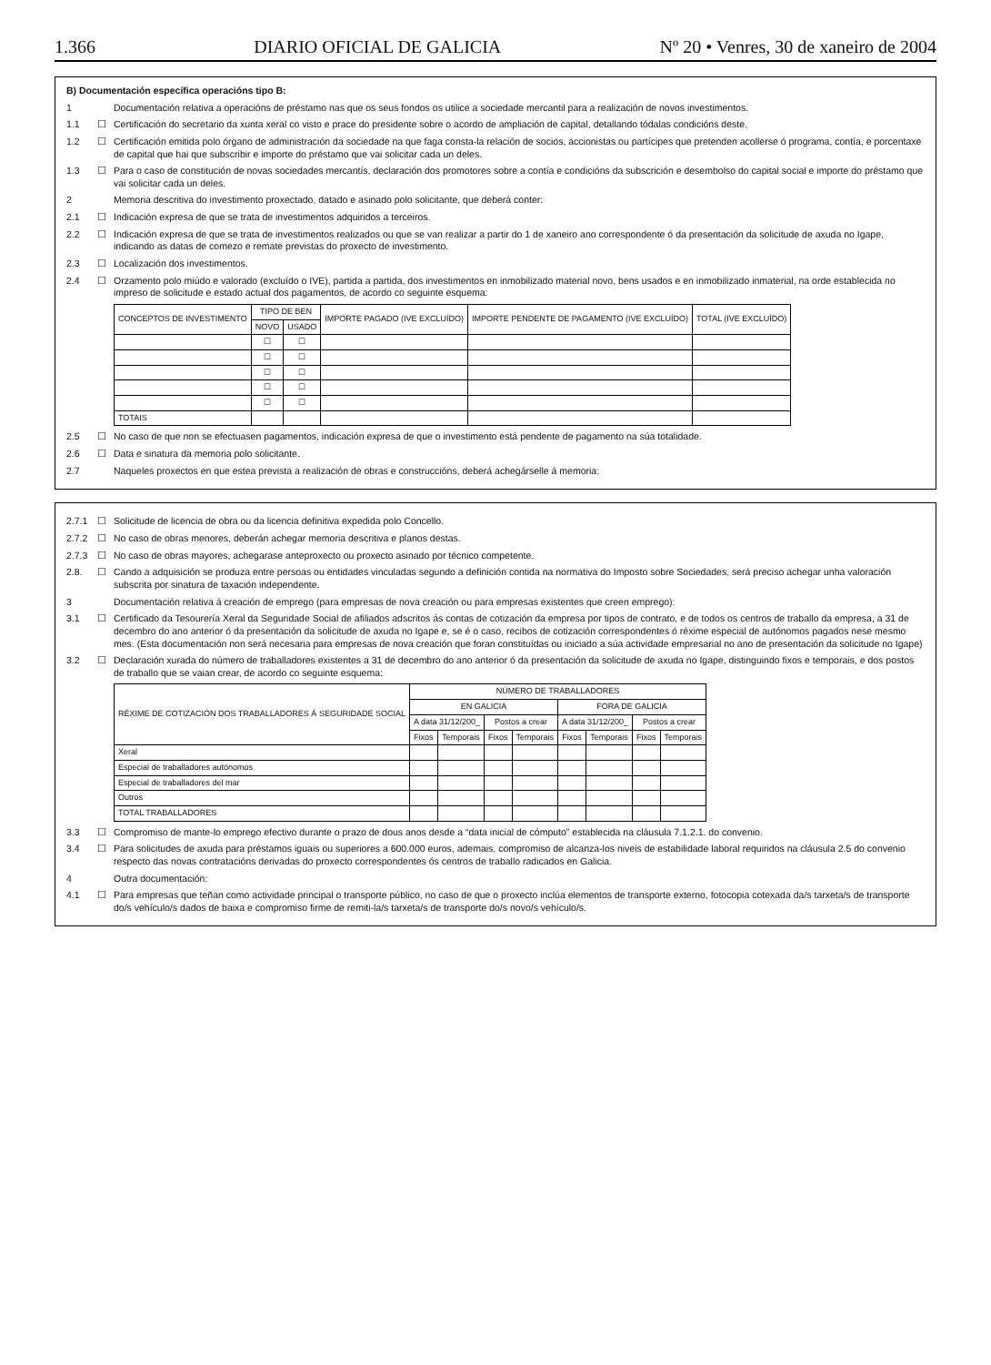1.366 DIARIO OFICIAL DE GALICIA Nº 20 • Venres, 30 de xaneiro de 2004
B) Documentación específica operacións tipo B:
1 Documentación relativa a operacións de préstamo nas que os seus fondos os utilice a sociedade mercantil para a realización de novos investimentos.
1.1 ☐ Certificación do secretario da xunta xeral co visto e prace do presidente sobre o acordo de ampliación de capital, detallando tódalas condicións deste.
1.2 ☐ Certificación emitida polo órgano de administración da sociedade na que faga consta-la relación de socios, accionistas ou partícipes que pretenden acollerse ó programa, contía, e porcentaxe de capital que hai que subscribir e importe do préstamo que vai solicitar cada un deles.
1.3 ☐ Para o caso de constitución de novas sociedades mercantís, declaración dos promotores sobre a contía e condicións da subscrición e desembolso do capital social e importe do préstamo que vai solicitar cada un deles.
2 Memoria descritiva do investimento proxectado, datado e asinado polo solicitante, que deberá conter:
2.1 ☐ Indicación expresa de que se trata de investimentos adquiridos a terceiros.
2.2 ☐ Indicación expresa de que se trata de investimentos realizados ou que se van realizar a partir do 1 de xaneiro ano correspondente ó da presentación da solicitude de axuda no Igape, indicando as datas de comezo e remate previstas do proxecto de investimento.
2.3 ☐ Localización dos investimentos.
2.4 ☐ Orzamento polo miúdo e valorado (excluído o IVE), partida a partida, dos investimentos en inmobilizado material novo, bens usados e en inmobilizado inmaterial, na orde establecida no impreso de solicitude e estado actual dos pagamentos, de acordo co seguinte esquema:
| CONCEPTOS DE INVESTIMENTO | TIPO DE BEN | | IMPORTE PAGADO (IVE EXCLUÍDO) | IMPORTE PENDENTE DE PAGAMENTO (IVE EXCLUÍDO) | TOTAL (IVE EXCLUÍDO) |
| --- | --- | --- | --- | --- | --- |
| | NOVO | USADO | | | |
| | ☐ | ☐ | | | |
| | ☐ | ☐ | | | |
| | ☐ | ☐ | | | |
| | ☐ | ☐ | | | |
| | ☐ | ☐ | | | |
| TOTAIS | | | | | |
2.5 ☐ No caso de que non se efectuasen pagamentos, indicación expresa de que o investimento está pendente de pagamento na súa totalidade.
2.6 ☐ Data e sinatura da memoria polo solicitante.
2.7 Naqueles proxectos en que estea prevista a realización de obras e construccións, deberá achegárselle á memoria:
2.7.1 ☐ Solicitude de licencia de obra ou da licencia definitiva expedida polo Concello.
2.7.2 ☐ No caso de obras menores, deberán achegar memoria descritiva e planos destas.
2.7.3 ☐ No caso de obras mayores, achegarase anteproxecto ou proxecto asinado por técnico competente.
2.8. ☐ Cando a adquisición se produza entre persoas ou entidades vinculadas segundo a definición contida na normativa do Imposto sobre Sociedades, será preciso achegar unha valoración subscrita por sinatura de taxación independente.
3 Documentación relativa á creación de emprego (para empresas de nova creación ou para empresas existentes que creen emprego):
3.1 ☐ Certificado da Tesourería Xeral da Seguridade Social de afiliados adscritos ás contas de cotización da empresa por tipos de contrato, e de todos os centros de traballo da empresa, a 31 de decembro do ano anterior ó da presentación da solicitude de axuda no Igape e, se é o caso, recibos de cotización correspondentes ó réxime especial de autónomos pagados nese mesmo mes. (Esta documentación non será necesaria para empresas de nova creación que foran constituídas ou iniciado a súa actividade empresarial no ano de presentación da solicitude no Igape)
3.2 ☐ Declaración xurada do número de traballadores existentes a 31 de decembro do ano anterior ó da presentación da solicitude de axuda no Igape, distinguindo fixos e temporais, e dos postos de traballo que se vaian crear, de acordo co seguinte esquema:
| RÉXIME DE COTIZACIÓN DOS TRABALLADORES Á SEGURIDADE SOCIAL | NÚMERO DE TRABALLADORES | | | | | | | |
| --- | --- | --- | --- | --- | --- | --- | --- | --- |
| | EN GALICIA | | | | FORA DE GALICIA | | | |
| | A data 31/12/200_ | | Postos a crear | | A data 31/12/200_ | | Postos a crear | |
| | Fixos | Temporais | Fixos | Temporais | Fixos | Temporais | Fixos | Temporais |
| Xeral | | | | | | | | |
| Especial de traballadores autónomos | | | | | | | | |
| Especial de traballadores del mar | | | | | | | | |
| Outros | | | | | | | | |
| TOTAL TRABALLADORES | | | | | | | | |
3.3 ☐ Compromiso de mante-lo emprego efectivo durante o prazo de dous anos desde a “data inicial de cómputo” establecida na cláusula 7.1.2.1. do convenio.
3.4 ☐ Para solicitudes de axuda para préstamos iguais ou superiores a 600.000 euros, ademais, compromiso de alcanza-los niveis de estabilidade laboral requiridos na cláusula 2.5 do convenio respecto das novas contratacións derivadas do proxecto correspondentes ós centros de traballo radicados en Galicia.
4 Outra documentación:
4.1 ☐ Para empresas que teñan como actividade principal o transporte público, no caso de que o proxecto inclúa elementos de transporte externo, fotocopia cotexada da/s tarxeta/s de transporte do/s vehículo/s dados de baixa e compromiso firme de remiti-la/s tarxeta/s de transporte do/s novo/s vehículo/s.